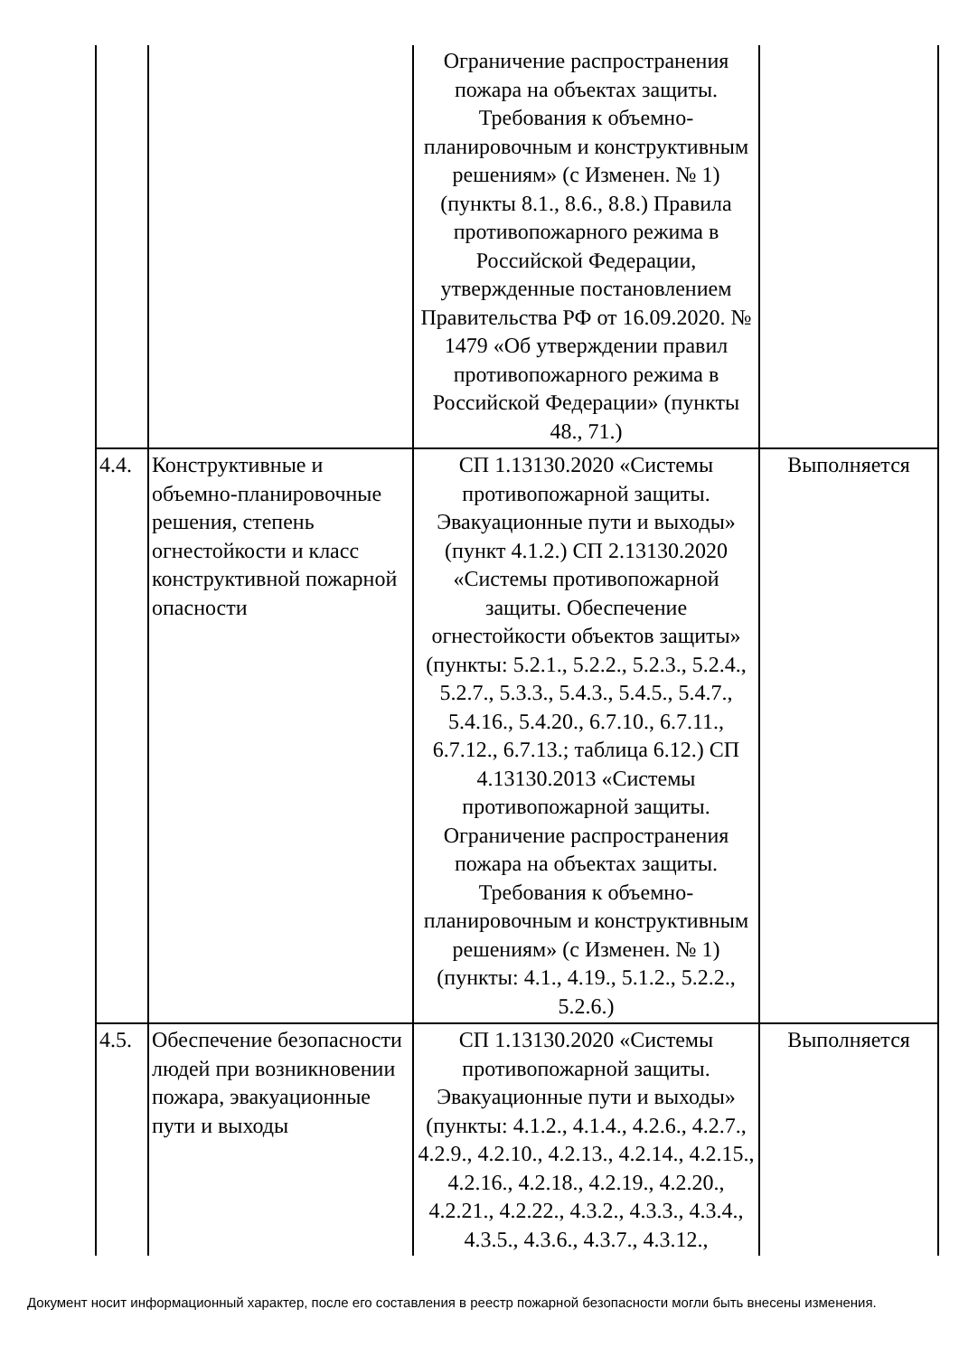| | | Ограничение распространения пожара на объектах защиты. Требования к объемно-планировочным и конструктивным решениям» (с Изменен. № 1) (пункты 8.1., 8.6., 8.8.) Правила противопожарного режима в Российской Федерации, утвержденные постановлением Правительства РФ от 16.09.2020. № 1479 «Об утверждении правил противопожарного режима в Российской Федерации» (пункты 48., 71.) | |
| 4.4. | Конструктивные и объемно-планировочные решения, степень огнестойкости и класс конструктивной пожарной опасности | СП 1.13130.2020 «Системы противопожарной защиты. Эвакуационные пути и выходы» (пункт 4.1.2.) СП 2.13130.2020 «Системы противопожарной защиты. Обеспечение огнестойкости объектов защиты» (пункты: 5.2.1., 5.2.2., 5.2.3., 5.2.4., 5.2.7., 5.3.3., 5.4.3., 5.4.5., 5.4.7., 5.4.16., 5.4.20., 6.7.10., 6.7.11., 6.7.12., 6.7.13.; таблица 6.12.) СП 4.13130.2013 «Системы противопожарной защиты. Ограничение распространения пожара на объектах защиты. Требования к объемно-планировочным и конструктивным решениям» (с Изменен. № 1) (пункты: 4.1., 4.19., 5.1.2., 5.2.2., 5.2.6.) | Выполняется |
| 4.5. | Обеспечение безопасности людей при возникновении пожара, эвакуационные пути и выходы | СП 1.13130.2020 «Системы противопожарной защиты. Эвакуационные пути и выходы» (пункты: 4.1.2., 4.1.4., 4.2.6., 4.2.7., 4.2.9., 4.2.10., 4.2.13., 4.2.14., 4.2.15., 4.2.16., 4.2.18., 4.2.19., 4.2.20., 4.2.21., 4.2.22., 4.3.2., 4.3.3., 4.3.4., 4.3.5., 4.3.6., 4.3.7., 4.3.12., | Выполняется |
Документ носит информационный характер, после его составления в реестр пожарной безопасности могли быть внесены изменения.